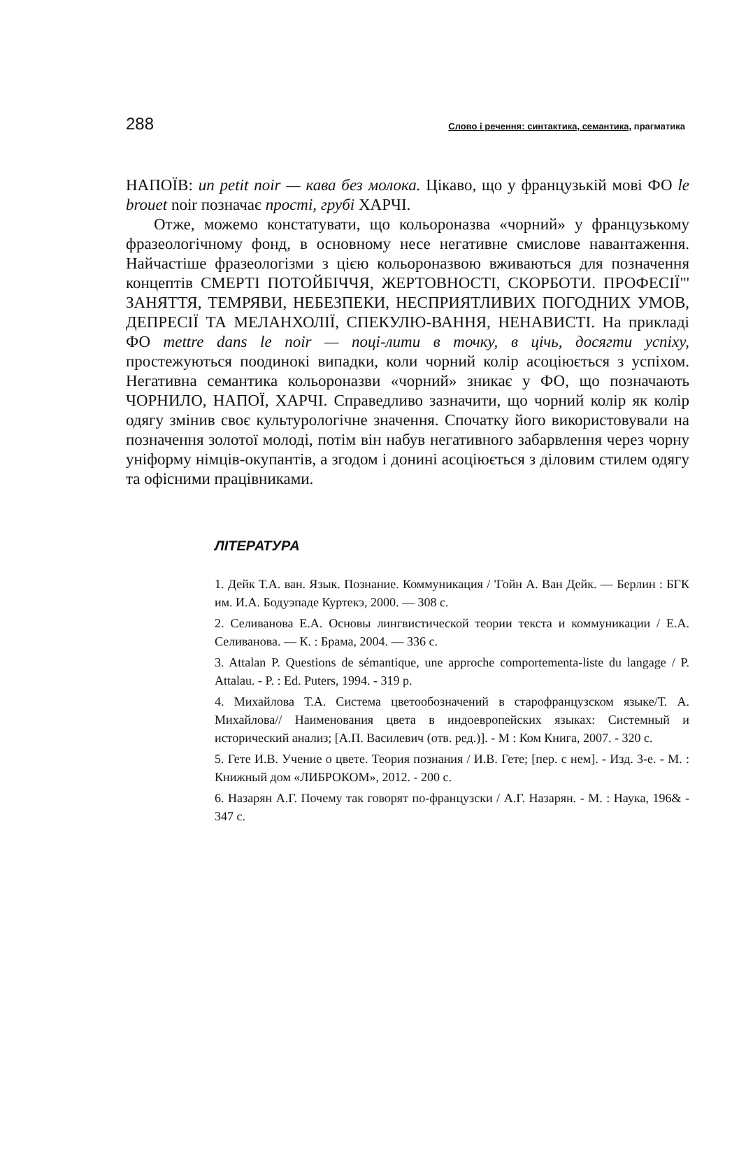288 Слово і речення: синтактика, семантика, прагматика
НАПОЇВ: un petit noir — кава без молока. Цікаво, що у французькій мові ФО le brouet noir позначає прості, грубі ХАРЧІ.
Отже, можемо констатувати, що кольороназва «чорний» у французькому фразеологічному фонд, в основному несе негативне смислове навантаження. Найчастіше фразеологізми з цією кольороназвою вживаються для позначення концептів СМЕРТІ ПОТОЙБІЧЧЯ, ЖЕРТОВНОСТІ, СКОРБОТИ. ПРОФЕСІЇ"' ЗАНЯТТЯ, ТЕМРЯВИ, НЕБЕЗПЕКИ, НЕСПРИЯТЛИВИХ ПОГОДНИХ УМОВ, ДЕПРЕСІЇ ТА МЕЛАНХОЛІЇ, СПЕКУЛЮ-ВАННЯ, НЕНАВИСТІ. На прикладі ФО mettre dans le noir — поці-лити в точку, в цічь, досягти успіху, простежуються поодинокі випадки, коли чорний колір асоціюється з успіхом. Негативна семантика кольороназви «чорний» зникає у ФО, що позначають ЧОРНИЛО, НАПОЇ, ХАРЧІ. Справедливо зазначити, що чорний колір як колір одягу змінив своє культурологічне значення. Спочатку його використовували на позначення золотої молоді, потім він набув негативного забарвлення через чорну уніформу німців-окупантів, а згодом і донині асоціюється з діловим стилем одягу та офісними працівниками.
ЛІТЕРАТУРА
1. Дейк Т.А. ван. Язык. Познание. Коммуникация / 'Гойн А. Ван Дейк. — Берлин : БГК им. И.А. Бодуэпаде Куртекэ, 2000. — 308 с.
2. Селиванова Е.А. Основы лингвистической теории текста и коммуникации / Е.А. Селиванова. — К. : Брама, 2004. — 336 с.
3. Attalan P. Questions de sémantique, une approche comportementa-liste du langage / P. Attalau. - P. : Ed. Puters, 1994. - 319 p.
4. Михайлова Т.А. Система цветообозначений в старофранцузском языке/Т. А. Михайлова// Наименования цвета в индоевропейских языках: Системный и исторический анализ; [А.П. Василевич (отв. ред.)]. - М : Ком Книга, 2007. - 320 с.
5. Гете И.В. Учение о цвете. Теория познания / И.В. Гете; [пер. с нем]. - Изд. 3-е. - М. : Книжный дом «ЛИБРОКОМ», 2012. - 200 с.
6. Назарян А.Г. Почему так говорят по-французски / А.Г. Назарян. - М. : Наука, 196& - 347 с.